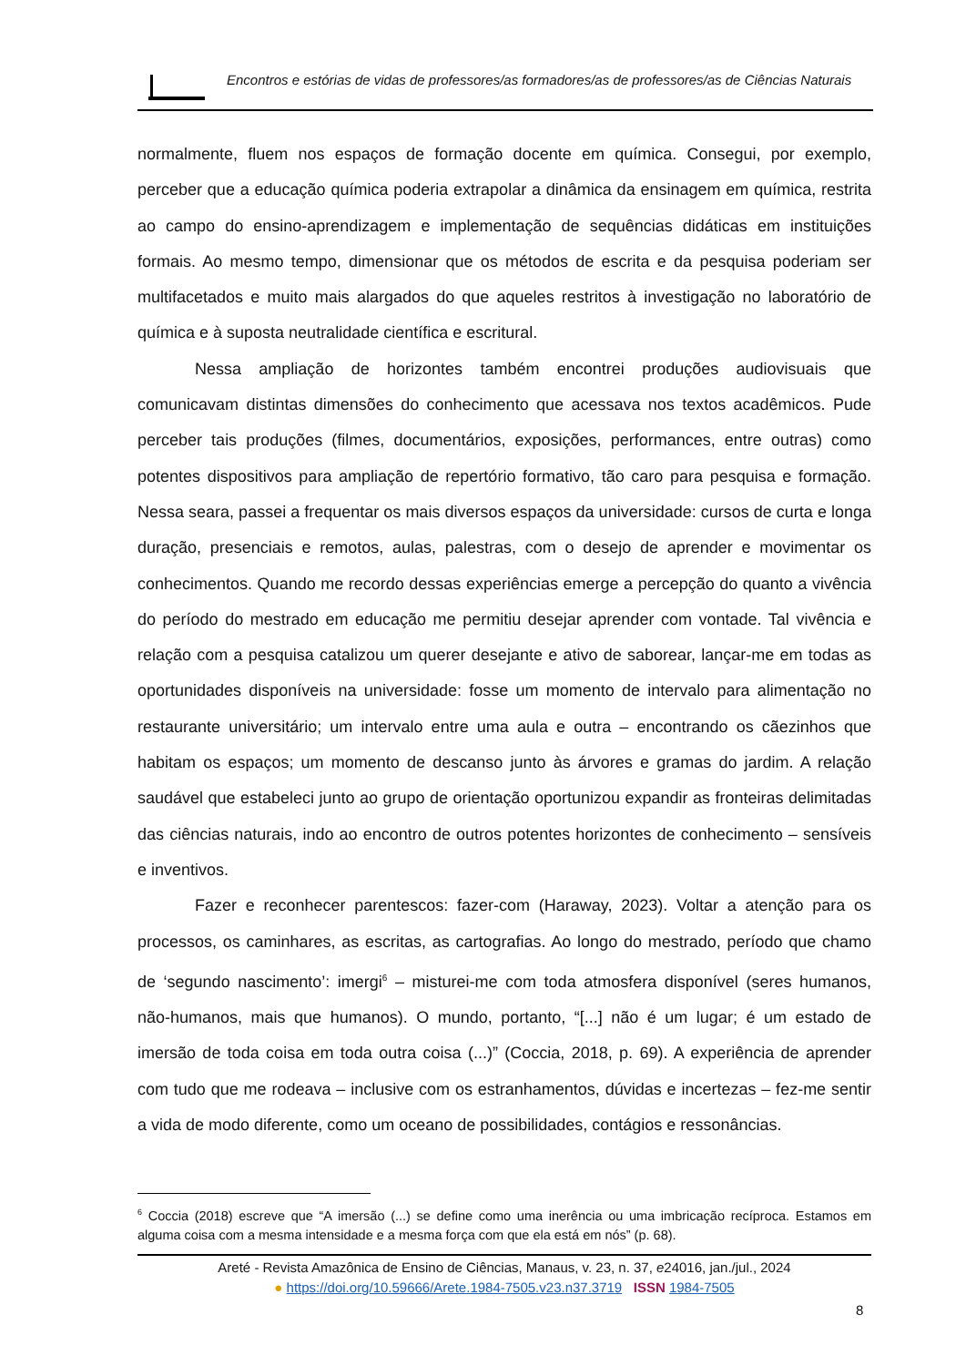Encontros e estórias de vidas de professores/as formadores/as de professores/as de Ciências Naturais
normalmente, fluem nos espaços de formação docente em química. Consegui, por exemplo, perceber que a educação química poderia extrapolar a dinâmica da ensinagem em química, restrita ao campo do ensino-aprendizagem e implementação de sequências didáticas em instituições formais. Ao mesmo tempo, dimensionar que os métodos de escrita e da pesquisa poderiam ser multifacetados e muito mais alargados do que aqueles restritos à investigação no laboratório de química e à suposta neutralidade científica e escritural.
Nessa ampliação de horizontes também encontrei produções audiovisuais que comunicavam distintas dimensões do conhecimento que acessava nos textos acadêmicos. Pude perceber tais produções (filmes, documentários, exposições, performances, entre outras) como potentes dispositivos para ampliação de repertório formativo, tão caro para pesquisa e formação. Nessa seara, passei a frequentar os mais diversos espaços da universidade: cursos de curta e longa duração, presenciais e remotos, aulas, palestras, com o desejo de aprender e movimentar os conhecimentos. Quando me recordo dessas experiências emerge a percepção do quanto a vivência do período do mestrado em educação me permitiu desejar aprender com vontade. Tal vivência e relação com a pesquisa catalizou um querer desejante e ativo de saborear, lançar-me em todas as oportunidades disponíveis na universidade: fosse um momento de intervalo para alimentação no restaurante universitário; um intervalo entre uma aula e outra – encontrando os cãezinhos que habitam os espaços; um momento de descanso junto às árvores e gramas do jardim. A relação saudável que estabeleci junto ao grupo de orientação oportunizou expandir as fronteiras delimitadas das ciências naturais, indo ao encontro de outros potentes horizontes de conhecimento – sensíveis e inventivos.
Fazer e reconhecer parentescos: fazer-com (Haraway, 2023). Voltar a atenção para os processos, os caminhares, as escritas, as cartografias. Ao longo do mestrado, período que chamo de ‘segundo nascimento’: imergi<sup>6</sup> – misturei-me com toda atmosfera disponível (seres humanos, não-humanos, mais que humanos). O mundo, portanto, “[...] não é um lugar; é um estado de imersão de toda coisa em toda outra coisa (...)” (Coccia, 2018, p. 69). A experiência de aprender com tudo que me rodeava – inclusive com os estranhamentos, dúvidas e incertezas – fez-me sentir a vida de modo diferente, como um oceano de possibilidades, contágios e ressonâncias.
<sup>6</sup> Coccia (2018) escreve que “A imersão (...) se define como uma inerência ou uma imbricação recíproca. Estamos em alguma coisa com a mesma intensidade e a mesma força com que ela está em nós” (p. 68).
Areté - Revista Amazônica de Ensino de Ciências, Manaus, v. 23, n. 37, e24016, jan./jul., 2024
● https://doi.org/10.59666/Arete.1984-7505.v23.n37.3719 ISSN 1984-7505
8